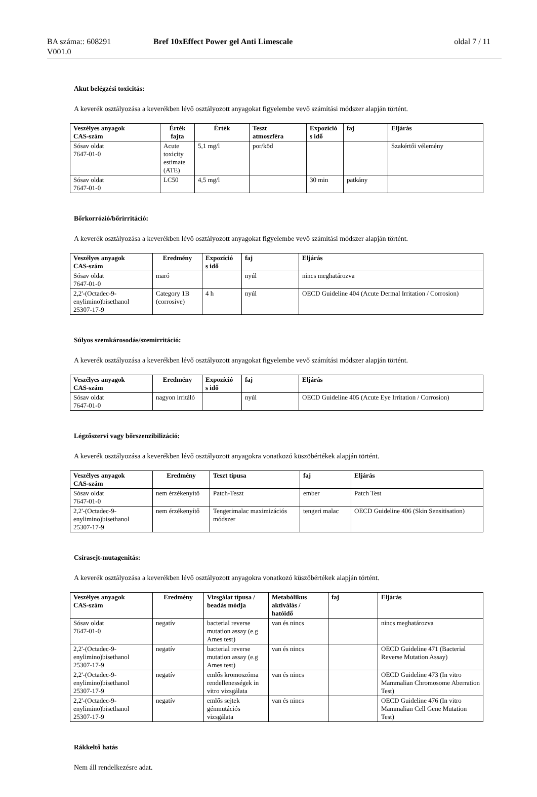BA száma:: 608291
V001.0
Bref 10xEffect Power gel Anti Limescale
oldal 7 / 11
Akut belégzési toxicitás:
A keverék osztályozása a keverékben lévő osztályozott anyagokat figyelembe vevő számítási módszer alapján történt.
| Veszélyes anyagok CAS-szám | Érték fajta | Érték | Teszt atmoszféra | Expozíció s idő | faj | Eljárás |
| --- | --- | --- | --- | --- | --- | --- |
| Sósav oldat 7647-01-0 | Acute toxicity estimate (ATE) | 5,1 mg/l | por/köd | | | Szakértői vélemény |
| Sósav oldat 7647-01-0 | LC50 | 4,5 mg/l | | 30 min | patkány | |
Bőrkorrózió/bőrirritáció:
A keverék osztályozása a keverékben lévő osztályozott anyagokat figyelembe vevő számítási módszer alapján történt.
| Veszélyes anyagok CAS-szám | Eredmény | Expozíció s idő | faj | Eljárás |
| --- | --- | --- | --- | --- |
| Sósav oldat 7647-01-0 | maró | | nyúl | nincs meghatározva |
| 2,2'-(Octadec-9- enylimino)bisethanol 25307-17-9 | Category 1B (corrosive) | 4 h | nyúl | OECD Guideline 404 (Acute Dermal Irritation / Corrosion) |
Súlyos szemkárosodás/szemirritáció:
A keverék osztályozása a keverékben lévő osztályozott anyagokat figyelembe vevő számítási módszer alapján történt.
| Veszélyes anyagok CAS-szám | Eredmény | Expozíció s idő | faj | Eljárás |
| --- | --- | --- | --- | --- |
| Sósav oldat 7647-01-0 | nagyon irritáló | | nyúl | OECD Guideline 405 (Acute Eye Irritation / Corrosion) |
Légzőszervi vagy bőrszenzibilizáció:
A keverék osztályozása a keverékben lévő osztályozott anyagokra vonatkozó küszöbértékek alapján történt.
| Veszélyes anyagok CAS-szám | Eredmény | Teszt típusa | faj | Eljárás |
| --- | --- | --- | --- | --- |
| Sósav oldat 7647-01-0 | nem érzékenyítő | Patch-Teszt | ember | Patch Test |
| 2,2'-(Octadec-9- enylimino)bisethanol 25307-17-9 | nem érzékenyítő | Tengerimalac maximizációs módszer | tengeri malac | OECD Guideline 406 (Skin Sensitisation) |
Csírasejt-mutagenitás:
A keverék osztályozása a keverékben lévő osztályozott anyagokra vonatkozó küszöbértékek alapján történt.
| Veszélyes anyagok CAS-szám | Eredmény | Vizsgálat típusa / beadás módja | Metabólikus aktiválás / hatóidő | faj | Eljárás |
| --- | --- | --- | --- | --- | --- |
| Sósav oldat 7647-01-0 | negatív | bacterial reverse mutation assay (e.g Ames test) | van és nincs | | nincs meghatározva |
| 2,2'-(Octadec-9- enylimino)bisethanol 25307-17-9 | negatív | bacterial reverse mutation assay (e.g Ames test) | van és nincs | | OECD Guideline 471 (Bacterial Reverse Mutation Assay) |
| 2,2'-(Octadec-9- enylimino)bisethanol 25307-17-9 | negatív | emlős kromoszóma rendellenességek in vitro vizsgálata | van és nincs | | OECD Guideline 473 (In vitro Mammalian Chromosome Aberration Test) |
| 2,2'-(Octadec-9- enylimino)bisethanol 25307-17-9 | negatív | emlős sejtek génmutációs vizsgálata | van és nincs | | OECD Guideline 476 (In vitro Mammalian Cell Gene Mutation Test) |
Rákkeltő hatás
Nem áll rendelkezésre adat.